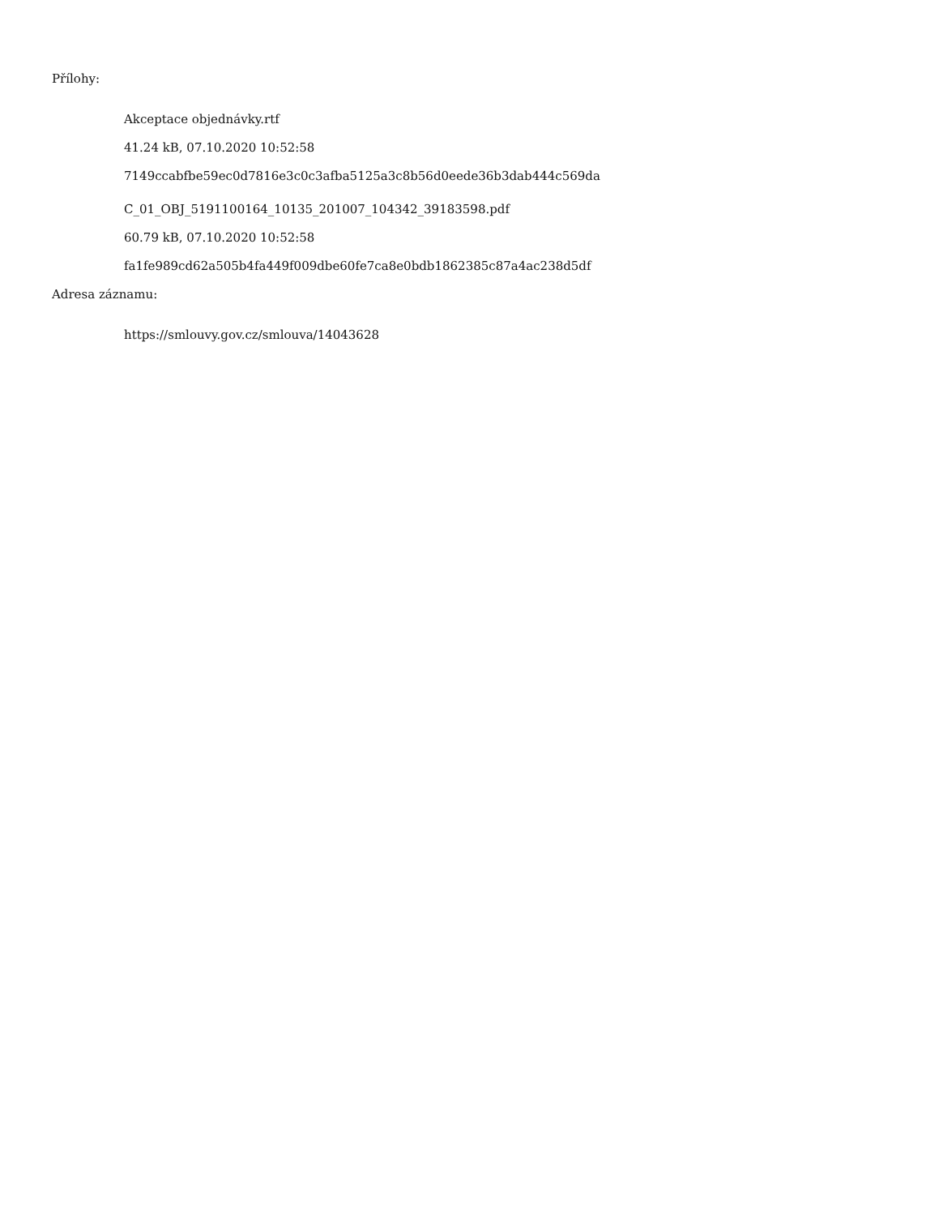Přílohy:
Akceptace objednávky.rtf
41.24 kB, 07.10.2020 10:52:58
7149ccabfbe59ec0d7816e3c0c3afba5125a3c8b56d0eede36b3dab444c569da
C_01_OBJ_5191100164_10135_201007_104342_39183598.pdf
60.79 kB, 07.10.2020 10:52:58
fa1fe989cd62a505b4fa449f009dbe60fe7ca8e0bdb1862385c87a4ac238d5df
Adresa záznamu:
https://smlouvy.gov.cz/smlouva/14043628